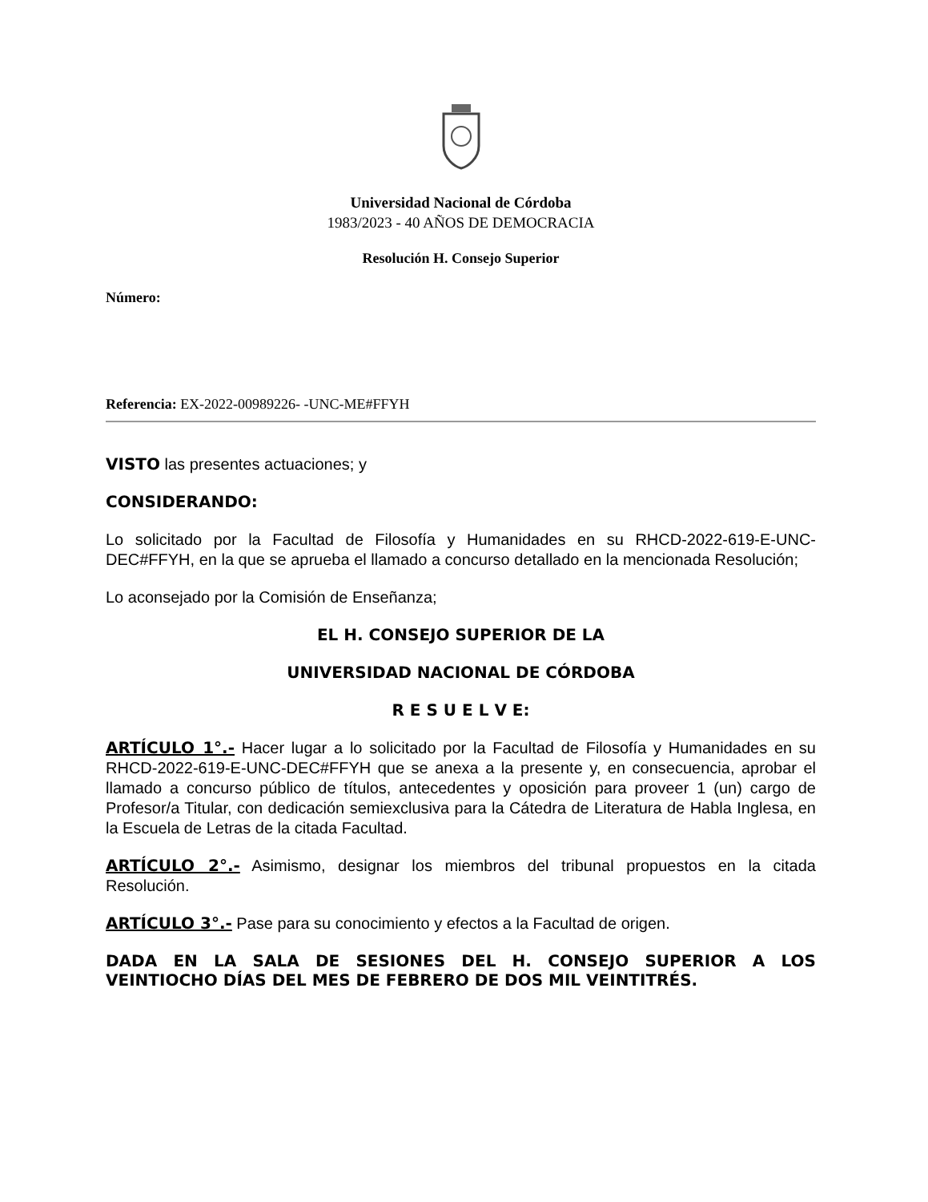Universidad Nacional de Córdoba
1983/2023 - 40 AÑOS DE DEMOCRACIA
Resolución H. Consejo Superior
Número:
Referencia: EX-2022-00989226- -UNC-ME#FFYH
VISTO las presentes actuaciones; y
CONSIDERANDO:
Lo solicitado por la Facultad de Filosofía y Humanidades en su RHCD-2022-619-E-UNC-DEC#FFYH, en la que se aprueba el llamado a concurso detallado en la mencionada Resolución;
Lo aconsejado por la Comisión de Enseñanza;
EL H. CONSEJO SUPERIOR DE LA
UNIVERSIDAD NACIONAL DE CÓRDOBA
R E S U E L V E:
ARTÍCULO 1°.- Hacer lugar a lo solicitado por la Facultad de Filosofía y Humanidades en su RHCD-2022-619-E-UNC-DEC#FFYH que se anexa a la presente y, en consecuencia, aprobar el llamado a concurso público de títulos, antecedentes y oposición para proveer 1 (un) cargo de Profesor/a Titular, con dedicación semiexclusiva para la Cátedra de Literatura de Habla Inglesa, en la Escuela de Letras de la citada Facultad.
ARTÍCULO 2°.- Asimismo, designar los miembros del tribunal propuestos en la citada Resolución.
ARTÍCULO 3°.- Pase para su conocimiento y efectos a la Facultad de origen.
DADA EN LA SALA DE SESIONES DEL H. CONSEJO SUPERIOR A LOS VEINTIOCHO DÍAS DEL MES DE FEBRERO DE DOS MIL VEINTITRÉS.